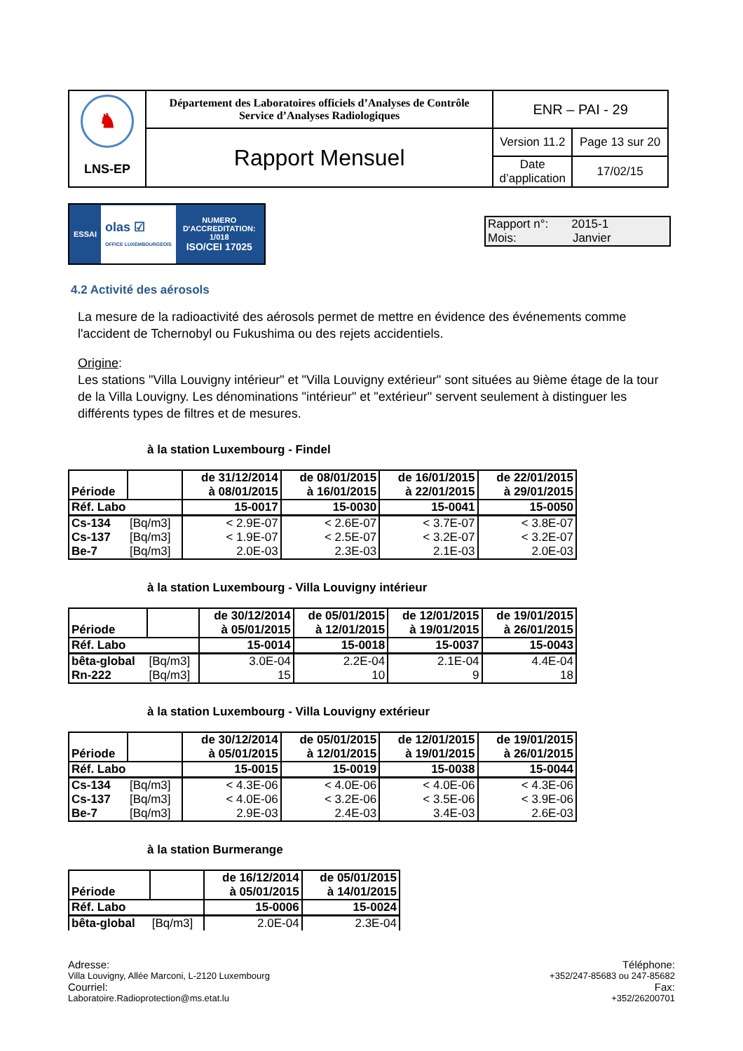| ♞ LNS-EP | Département des Laboratoires officiels d’Analyses de Contrôle Service d’Analyses Radiologiques | ENR – PAI - 29 | |
| | Rapport Mensuel | Version 11.2 | Page 13 sur 20 |
| | | Date d’application | 17/02/15 |
ESSAI olas ☑
OFFICE LUXEMBOURGEOIS NUMERO
D'ACCREDITATION:
1/018
ISO/CEI 17025
Rapport n°: 2015-1
Mois: Janvier
4.2 Activité des aérosols
La mesure de la radioactivité des aérosols permet de mettre en évidence des événements comme l'accident de Tchernobyl ou Fukushima ou des rejets accidentiels.
Origine:
Les stations "Villa Louvigny intérieur" et "Villa Louvigny extérieur" sont situées au 9ième étage de la tour de la Villa Louvigny. Les dénominations "intérieur" et "extérieur" servent seulement à distinguer les différents types de filtres et de mesures.
à la station Luxembourg - Findel
| Période | | de 31/12/2014 à 08/01/2015 | de 08/01/2015 à 16/01/2015 | de 16/01/2015 à 22/01/2015 | de 22/01/2015 à 29/01/2015 |
| --- | --- | --- | --- | --- | --- |
| Réf. Labo | | 15-0017 | 15-0030 | 15-0041 | 15-0050 |
| Cs-134 | [Bq/m3] | < 2.9E-07 | < 2.6E-07 | < 3.7E-07 | < 3.8E-07 |
| Cs-137 | [Bq/m3] | < 1.9E-07 | < 2.5E-07 | < 3.2E-07 | < 3.2E-07 |
| Be-7 | [Bq/m3] | 2.0E-03 | 2.3E-03 | 2.1E-03 | 2.0E-03 |
à la station Luxembourg - Villa Louvigny intérieur
| Période | | de 30/12/2014 à 05/01/2015 | de 05/01/2015 à 12/01/2015 | de 12/01/2015 à 19/01/2015 | de 19/01/2015 à 26/01/2015 |
| --- | --- | --- | --- | --- | --- |
| Réf. Labo | | 15-0014 | 15-0018 | 15-0037 | 15-0043 |
| bêta-global | [Bq/m3] | 3.0E-04 | 2.2E-04 | 2.1E-04 | 4.4E-04 |
| Rn-222 | [Bq/m3] | 15 | 10 | 9 | 18 |
à la station Luxembourg - Villa Louvigny extérieur
| Période | | de 30/12/2014 à 05/01/2015 | de 05/01/2015 à 12/01/2015 | de 12/01/2015 à 19/01/2015 | de 19/01/2015 à 26/01/2015 |
| --- | --- | --- | --- | --- | --- |
| Réf. Labo | | 15-0015 | 15-0019 | 15-0038 | 15-0044 |
| Cs-134 | [Bq/m3] | < 4.3E-06 | < 4.0E-06 | < 4.0E-06 | < 4.3E-06 |
| Cs-137 | [Bq/m3] | < 4.0E-06 | < 3.2E-06 | < 3.5E-06 | < 3.9E-06 |
| Be-7 | [Bq/m3] | 2.9E-03 | 2.4E-03 | 3.4E-03 | 2.6E-03 |
à la station Burmerange
| Période | | de 16/12/2014 à 05/01/2015 | de 05/01/2015 à 14/01/2015 |
| --- | --- | --- | --- |
| Réf. Labo | | 15-0006 | 15-0024 |
| bêta-global | [Bq/m3] | 2.0E-04 | 2.3E-04 |
Adresse:
Villa Louvigny, Allée Marconi, L-2120 Luxembourg
Courriel:
Laboratoire.Radioprotection@ms.etat.lu
Téléphone:
+352/247-85683 ou 247-85682
Fax:
+352/26200701